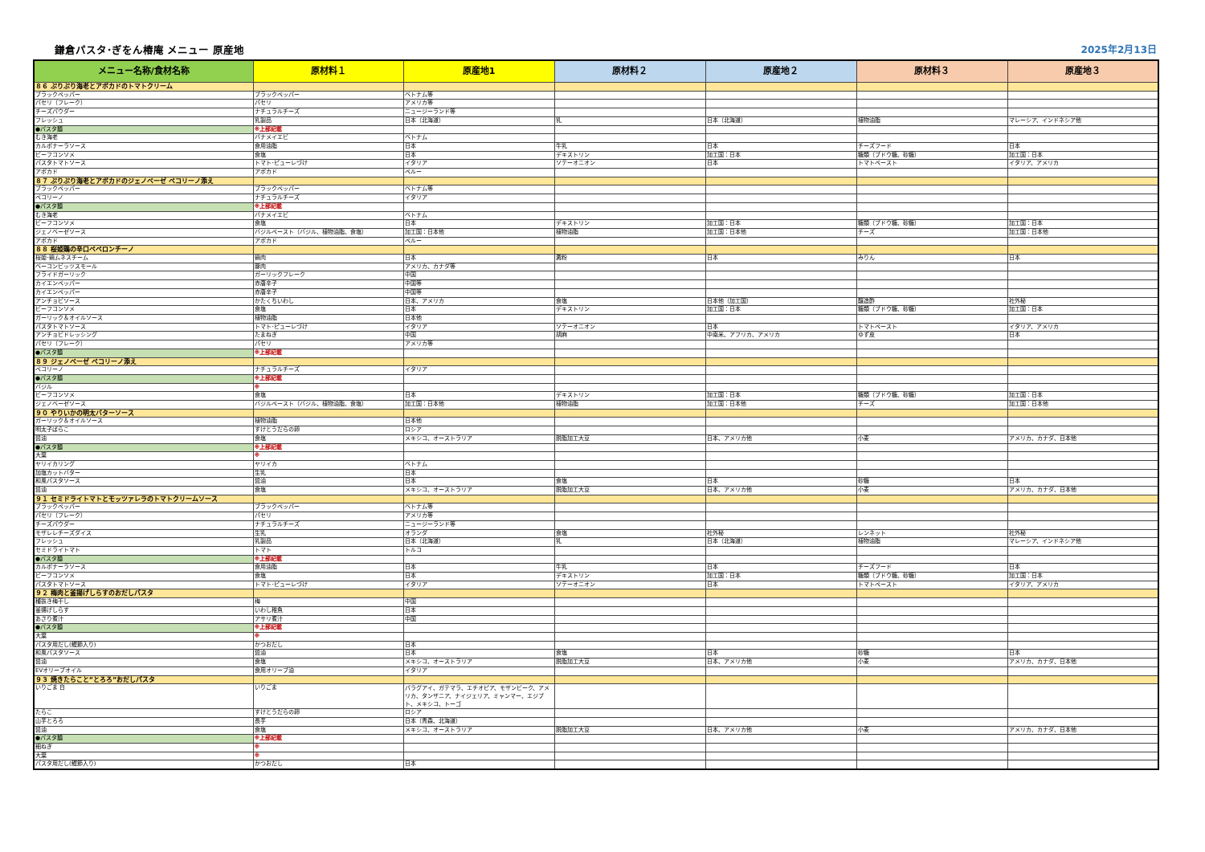鎌倉パスタ･ぎをん椿庵 メニュー 原産地
2025年2月13日
| メニュー名称/食材名称 | 原材料１ | 原産地1 | 原材料２ | 原産地２ | 原材料３ | 原産地３ |
| --- | --- | --- | --- | --- | --- | --- |
| ８６ ぷりぷり海老とアボカドのトマトクリーム | | | | | | |
| ブラックペッパー | ブラックペッパー | ベトナム等 | | | | |
| パセリ（フレーク） | パセリ | アメリカ等 | | | | |
| チーズパウダー | ナチュラルチーズ | ニュージーランド等 | | | | |
| フレッシュ | 乳製品 | 日本（北海道） | 乳 | 日本（北海道） | 植物油脂 | マレーシア、インドネシア他 |
| ●パスタ麺 | ※上部記載 | | | | | |
| むき海老 | バナメイエビ | ベトナム | | | | |
| カルボナーラソース | 食用油脂 | 日本 | 牛乳 | 日本 | チーズフード | 日本 |
| ビーフコンソメ | 食塩 | 日本 | デキストリン | 加工国：日本 | 糖類（ブドウ糖、砂糖） | 加工国：日本 |
| パスタトマトソース | トマト･ピューレづけ | イタリア | ソテーオニオン | 日本 | トマトペースト | イタリア、アメリカ |
| アボカド | アボカド | ペルー | | | | |
| ８７ ぷりぷり海老とアボカドのジェノベーゼ ペコリーノ添え | | | | | | |
| ブラックペッパー | ブラックペッパー | ベトナム等 | | | | |
| ペコリーノ | ナチュラルチーズ | イタリア | | | | |
| ●パスタ麺 | ※上部記載 | | | | | |
| むき海老 | バナメイエビ | ベトナム | | | | |
| ビーフコンソメ | 食塩 | 日本 | デキストリン | 加工国：日本 | 糖類（ブドウ糖、砂糖） | 加工国：日本 |
| ジェノベーゼソース | バジルペースト（バジル、植物油脂、食塩） | 加工国：日本他 | 植物油脂 | 加工国：日本他 | チーズ | 加工国：日本他 |
| アボカド | アボカド | ペルー | | | | |
| ８８ 桜姫鶏の辛口ペペロンチーノ | | | | | | |
| 桜姫･鶏ムネスチーム | 鶏肉 | 日本 | 澱粉 | 日本 | みりん | 日本 |
| ベーコンビッツスモール | 豚肉 | アメリカ、カナダ等 | | | | |
| フライドガーリック | ガーリックフレーク | 中国 | | | | |
| カイエンペッパー | 赤唐辛子 | 中国等 | | | | |
| カイエンペッパー | 赤唐辛子 | 中国等 | | | | |
| アンチョビソース | かたくちいわし | 日本、アメリカ | 食塩 | 日本他（加工国） | 醸造酢 | 社外秘 |
| ビーフコンソメ | 食塩 | 日本 | デキストリン | 加工国：日本 | 糖類（ブドウ糖、砂糖） | 加工国：日本 |
| ガーリック＆オイルソース | 植物油脂 | 日本他 | | | | |
| パスタトマトソース | トマト･ピューレづけ | イタリア | ソテーオニオン | 日本 | トマトペースト | イタリア、アメリカ |
| アンチョビドレッシング | たまねぎ | 中国 | 胡麻 | 中南米、アフリカ、アメリカ | ゆず皮 | 日本 |
| パセリ（フレーク） | パセリ | アメリカ等 | | | | |
| ●パスタ麺 | ※上部記載 | | | | | |
| ８９ ジェノベーゼ ペコリーノ添え | | | | | | |
| ペコリーノ | ナチュラルチーズ | イタリア | | | | |
| ●パスタ麺 | ※上部記載 | | | | | |
| バジル | ※ | | | | | |
| ビーフコンソメ | 食塩 | 日本 | デキストリン | 加工国：日本 | 糖類（ブドウ糖、砂糖） | 加工国：日本 |
| ジェノベーゼソース | バジルペースト（バジル、植物油脂、食塩） | 加工国：日本他 | 植物油脂 | 加工国：日本他 | チーズ | 加工国：日本他 |
| ９０ やりいかの明太バターソース | | | | | | |
| ガーリック＆オイルソース | 植物油脂 | 日本他 | | | | |
| 明太子ばらこ | すけとうだらの卵 | ロシア | | | | |
| 醤油 | 食塩 | メキシコ、オーストラリア | 脱脂加工大豆 | 日本、アメリカ他 | 小麦 | アメリカ、カナダ、日本他 |
| ●パスタ麺 | ※上部記載 | | | | | |
| 大葉 | ※ | | | | | |
| ヤリイカリング | ヤリイカ | ベトナム | | | | |
| 加塩カットバター | 生乳 | 日本 | | | | |
| 和風パスタソース | 醤油 | 日本 | 食塩 | 日本 | 砂糖 | 日本 |
| 醤油 | 食塩 | メキシコ、オーストラリア | 脱脂加工大豆 | 日本、アメリカ他 | 小麦 | アメリカ、カナダ、日本他 |
| ９１ セミドライトマトとモッツァレラのトマトクリームソース | | | | | | |
| ブラックペッパー | ブラックペッパー | ベトナム等 | | | | |
| パセリ（フレーク） | パセリ | アメリカ等 | | | | |
| チーズパウダー | ナチュラルチーズ | ニュージーランド等 | | | | |
| モザレレチーズダイス | 生乳 | オランダ | 食塩 | 社外秘 | レンネット | 社外秘 |
| フレッシュ | 乳製品 | 日本（北海道） | 乳 | 日本（北海道） | 植物油脂 | マレーシア、インドネシア他 |
| セミドライトマト | トマト | トルコ | | | | |
| ●パスタ麺 | ※上部記載 | | | | | |
| カルボナーラソース | 食用油脂 | 日本 | 牛乳 | 日本 | チーズフード | 日本 |
| ビーフコンソメ | 食塩 | 日本 | デキストリン | 加工国：日本 | 糖類（ブドウ糖、砂糖） | 加工国：日本 |
| パスタトマトソース | トマト･ピューレづけ | イタリア | ソテーオニオン | 日本 | トマトペースト | イタリア、アメリカ |
| ９２ 梅肉と釜揚げしらすのおだしパスタ | | | | | | |
| 種抜き梅干し | 梅 | 中国 | | | | |
| 釜揚げしらす | いわし稚魚 | 日本 | | | | |
| あさり煮汁 | アサリ煮汁 | 中国 | | | | |
| ●パスタ麺 | ※上部記載 | | | | | |
| 大葉 | ※ | | | | | |
| パスタ用だし(鰹節入り) | かつおだし | 日本 | | | | |
| 和風パスタソース | 醤油 | 日本 | 食塩 | 日本 | 砂糖 | 日本 |
| 醤油 | 食塩 | メキシコ、オーストラリア | 脱脂加工大豆 | 日本、アメリカ他 | 小麦 | アメリカ、カナダ、日本他 |
| EVオリーブオイル | 食用オリーブ油 | イタリア | | | | |
| ９３ 焼きたらこと”とろろ”おだしパスタ | | | | | | |
| いりごま 白 | いりごま | パラグアイ、ガテマラ、エチオピア、モザンビーク、アメリカ、タンザニア、ナイジェリア、ミャンマー、エジプト、メキシコ、トーゴ | | | | |
| たらこ | すけとうだらの卵 | ロシア | | | | |
| 山芋とろろ | 長芋 | 日本（青森、北海道） | | | | |
| 醤油 | 食塩 | メキシコ、オーストラリア | 脱脂加工大豆 | 日本、アメリカ他 | 小麦 | アメリカ、カナダ、日本他 |
| ●パスタ麺 | ※上部記載 | | | | | |
| 細ねぎ | ※ | | | | | |
| 大葉 | ※ | | | | | |
| パスタ用だし(鰹節入り) | かつおだし | 日本 | | | | |